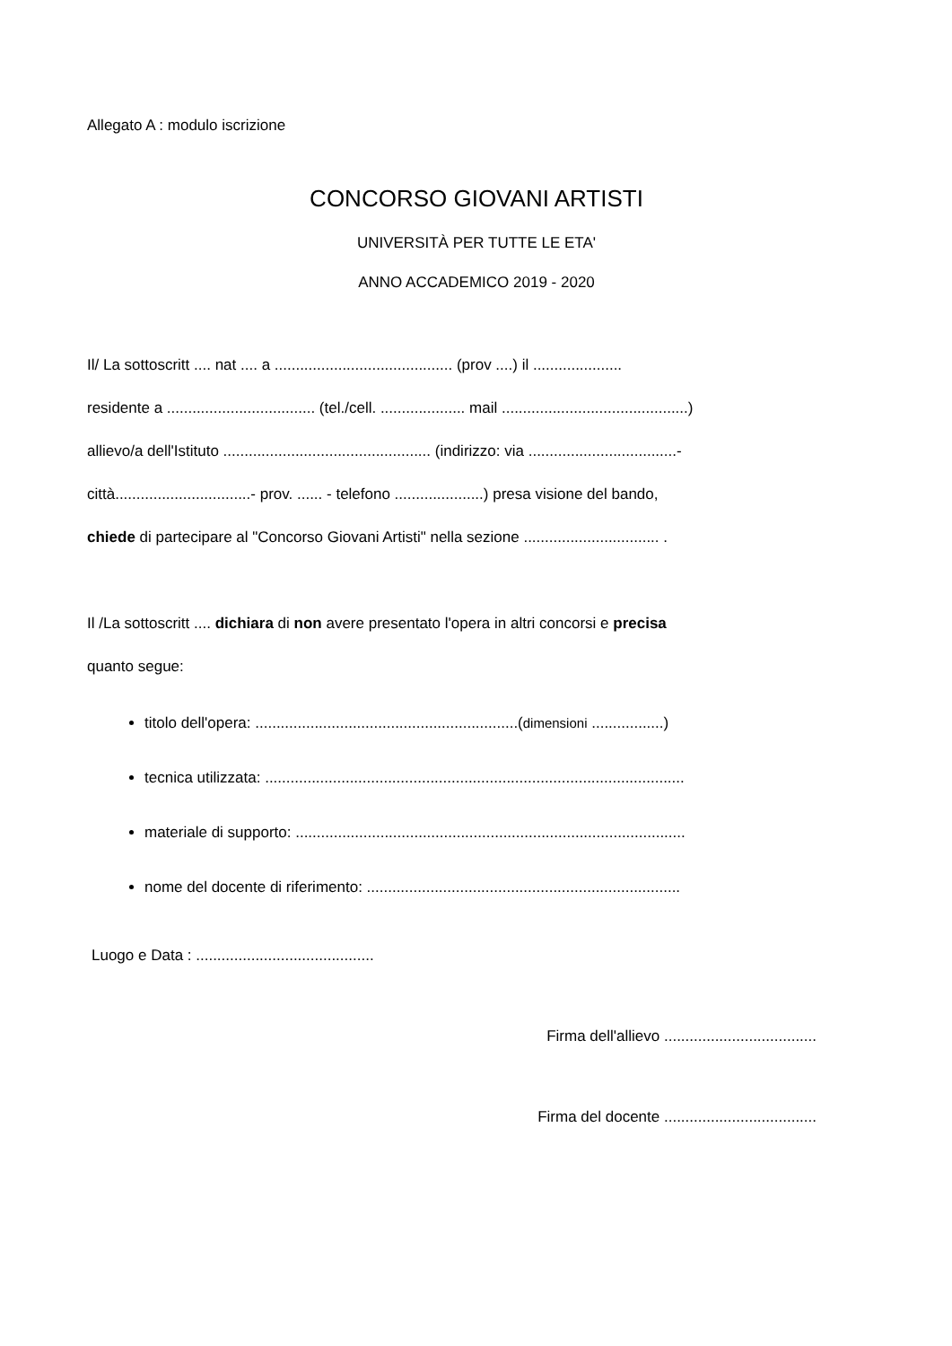Allegato A : modulo iscrizione
CONCORSO GIOVANI ARTISTI
UNIVERSITÀ PER TUTTE LE ETA'
ANNO ACCADEMICO 2019 - 2020
Il/ La sottoscritt .... nat .... a .......................................... (prov ....) il .....................
residente a ................................... (tel./cell. .................... mail ............................................)
allievo/a dell'Istituto ................................................. (indirizzo: via ...................................-
città................................- prov. ...... - telefono .....................) presa visione del bando,
chiede di partecipare al "Concorso Giovani Artisti" nella sezione ................................ .
Il /La sottoscritt .... dichiara di non avere presentato l'opera in altri concorsi e precisa
quanto segue:
titolo dell'opera: ..............................................................(dimensioni .................)
tecnica utilizzata: ...................................................................................................
materiale di supporto: ............................................................................................
nome del docente di riferimento: ..........................................................................
Luogo e Data : ..........................................
Firma dell'allievo ....................................
Firma del docente ....................................